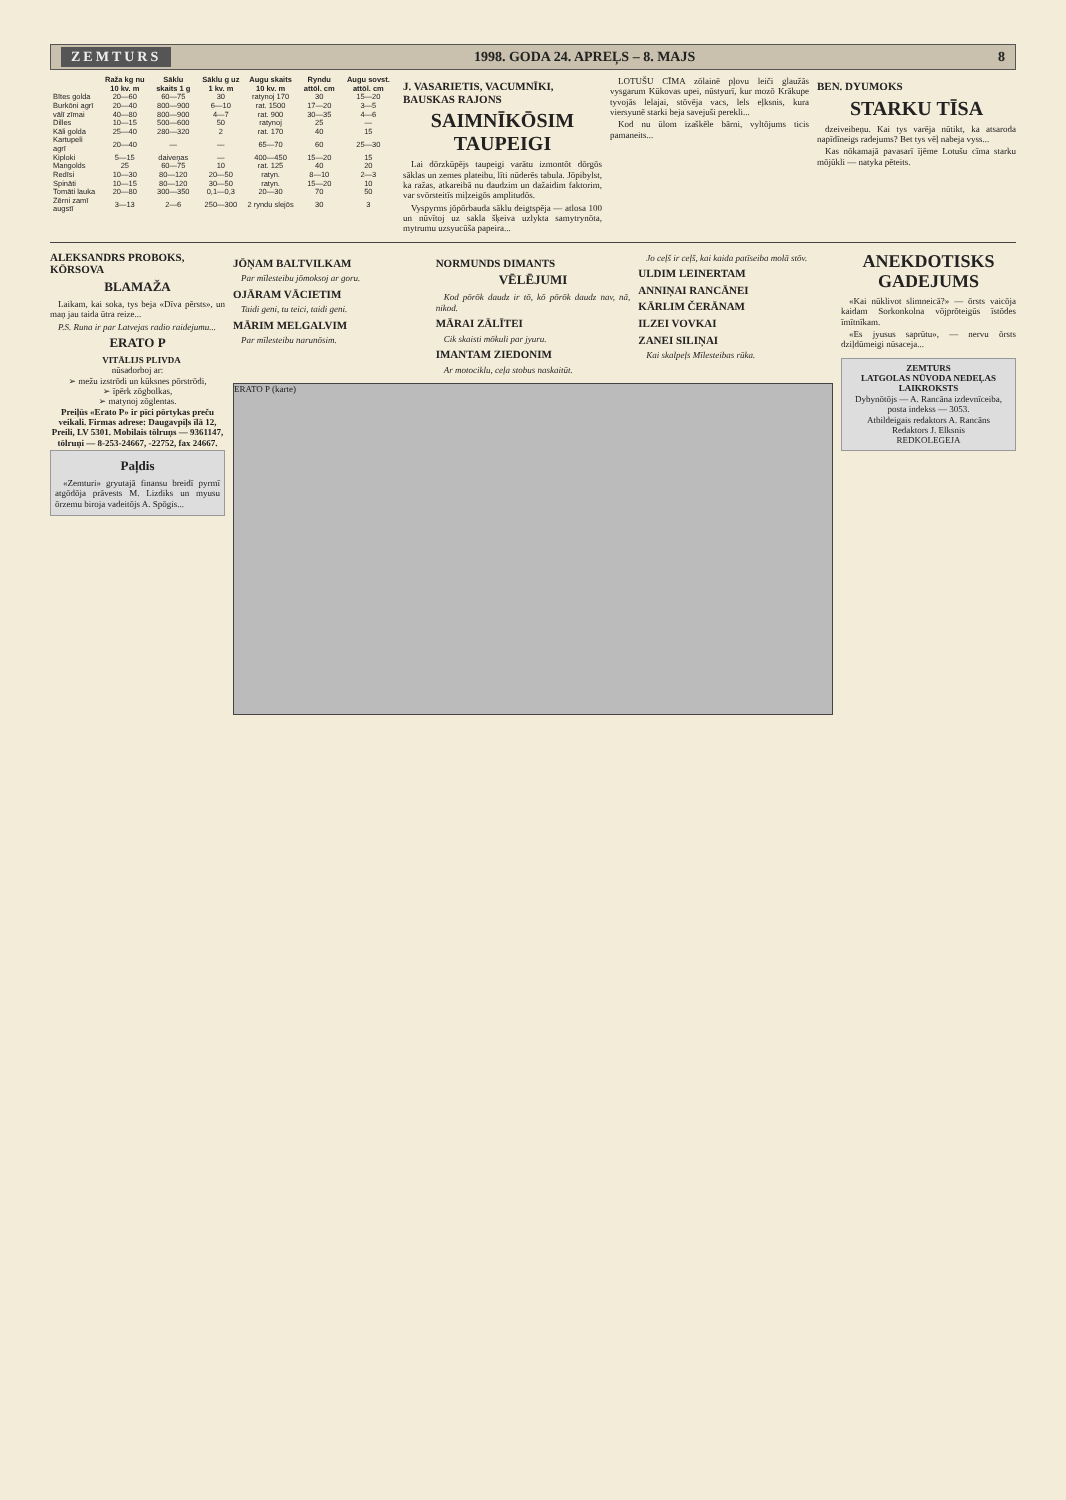ZEMTURS 1998. GODA 24. APREĻS – 8. MAJS 8
| | Raža kg nu 10 kv. m | Sāklu skaits 1 g | Sāklu g uz 1 kv. m | Augu skaits 10 kv. m | Ryndu attōl. cm | Augu sovst. attōl. cm |
| --- | --- | --- | --- | --- | --- | --- |
| Bītes golda | 20—60 | 60—75 | 30 | ratynoj 170 | 30 | 15—20 |
| Burkōni agrī | 20—40 | 800—900 | 6—10 | rat. 1500 | 17—20 | 3—5 |
| vālī zīmai | 40—80 | 800—900 | 4—7 | rat. 900 | 30—35 | 4—6 |
| Dilles | 10—15 | 500—600 | 50 | ratynoj | 25 | — |
| Kāli golda | 25—40 | 280—320 | 2 | rat. 170 | 40 | 15 |
| Kartupeli agrī | 20—40 | — | — | 65—70 | 60 | 25—30 |
| Kiploki | 5—15 | daiveņas | — | 400—450 | 15—20 | 15 |
| Mangolds | 25 | 60—75 | 10 | rat. 125 | 40 | 20 |
| Redīsi | 10—30 | 80—120 | 20—50 | ratyn. | 8—10 | 2—3 |
| Spināti | 10—15 | 80—120 | 30—50 | ratyn. | 15—20 | 10 |
| Tomāti lauka | 20—80 | 300—350 | 0,1—0,3 | 20—30 | 70 | 50 |
| Zērni zamī augstī | 3—13 | 2—6 | 250—300 | 2 ryndu slejōs | 30 | 3 |
J. VASARIETIS, VACUMNĪKI, BAUSKAS RAJONS
SAIMNĪKŌSIM TAUPEIGI
Lai dōrzkūpējs taupeigi varātu izmontōt dōrgōs sāklas un zemes plateibu, līti nūderēs tabula. Jōpibylst, ka ražas, atkareibā nu daudzim un dažaidim faktorim, var svōrsteitīs miļzeigōs amplitudōs.
Vyspyrms jōpōrbauda sāklu deigtspēja — atlosa 100 un nūvītoj uz sakla šķeiva uzlykta samytrynōta, mytrumu uzsyucūša papeira...
LOTUŠU CĪMA zōlainē pļovu leiči glaužās vysgarum Kūkovas upei, nūstyurī, kur mozō Krākupe tyvojās lelajai, stōvēja vacs, lels eļksnis, kura viersyunē starki beja savejuši perekli...
Kod nu ūlom izaškēle bārni, vyltōjums ticis pamaneits...
BEN. DYUMOKS
STARKU TĪSA
dzeiveibeņu. Kai tys varēja nūtikt, ka atsaroda napīdīneigs radejums? Bet tys vēļ nabeja vyss...
Kas nōkamajā pavasarī ījēme Lotušu cīma starku mōjūkli — natyka pēteits.
ALEKSANDRS PROBOKS, KŌRSOVA
BLAMAŽA
Laikam, kai soka, tys beja «Dīva pērsts», un maņ jau taida ūtra reize...
P.S. Runa ir par Latvejas radio raidejumu...
ERATO P
VITĀLIJS PLIVDA
nūsadorboj ar:
➢ mežu izstrōdi un kūksnes pōrstrōdi,
➢ īpērk zōgbolkas,
➢ matynoj zōglentas.
Preiļūs «Erato P» ir pīci pōrtykas preču veikali. Firmas adrese: Daugavpiļs īlā 12, Preili, LV 5301. Mobilais tōlruņs — 9361147, tōlruņi — 8-253-24667, -22752, fax 24667.
Paļdis
«Zemturi» gryutajā finansu breidī pyrmī atgōdōja prāvests M. Lizdiks un myusu ōrzemu biroja vadeitōjs A. Spōgis...
JŌŅAM BALTVILKAM
Par mīlesteibu jōmoksoj ar goru.
OJĀRAM VĀCIETIM
Taidi geni, tu teici, taidi geni.
MĀRIM MELGALVIM
Par mīlesteibu narunōsim.
NORMUNDS DIMANTS
VĒLĒJUMI
Kod pōrōk daudz ir tō, kō pōrōk daudz nav, nā, nikod.
MĀRAI ZĀLĪTEI
Cik skaisti mōkuli par jyuru.
IMANTAM ZIEDONIM
Ar motociklu, ceļa stobus naskaitūt.
Jo ceļš ir ceļš, kai kaida patīseiba molā stōv.
ULDIM LEINERTAM
ANNIŅAI RANCĀNEI
KĀRLIM ČERĀNAM
ILZEI VOVKAI
ZANEI SILIŅAI
Kai skalpeļs Mīlesteibas rūka.
ERATO P (karte)
ANEKDOTISKS GADEJUMS
«Kai nūklivot slimneicā?» — ōrsts vaicōja kaidam Sorkonkolna vōjprōteigūs īstōdes īmītnīkam.
«Es jyusus saprūtu», — nervu ōrsts dziļdūmeigi nūsaceja...
ZEMTURS
LATGOLAS NŪVODA NEDEĻAS LAIKROKSTS
Dybynōtōjs — A. Rancāna izdevnīceiba, posta indekss — 3053.
Atbildeigais redaktors A. Rancāns
Redaktors J. Elksnis
REDKOLEGEJA